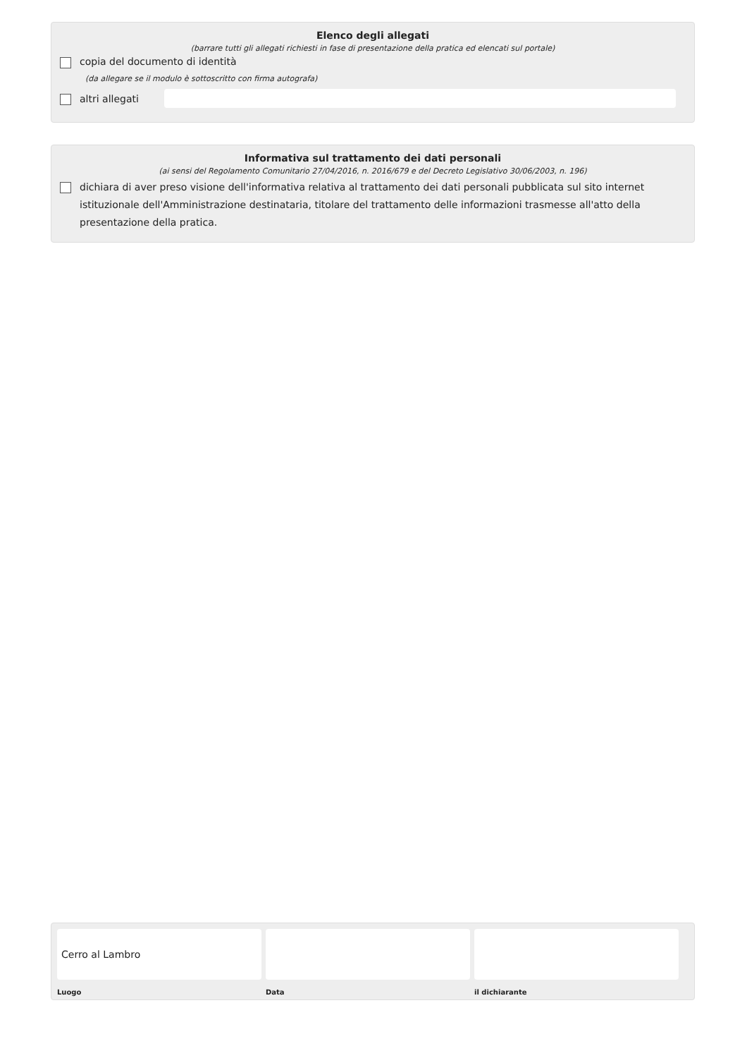Elenco degli allegati
(barrare tutti gli allegati richiesti in fase di presentazione della pratica ed elencati sul portale)
copia del documento di identità
(da allegare se il modulo è sottoscritto con firma autografa)
altri allegati
Informativa sul trattamento dei dati personali
(ai sensi del Regolamento Comunitario 27/04/2016, n. 2016/679 e del Decreto Legislativo 30/06/2003, n. 196)
dichiara di aver preso visione dell'informativa relativa al trattamento dei dati personali pubblicata sul sito internet istituzionale dell'Amministrazione destinataria, titolare del trattamento delle informazioni trasmesse all'atto della presentazione della pratica.
Cerro al Lambro
Luogo
Data il dichiarante